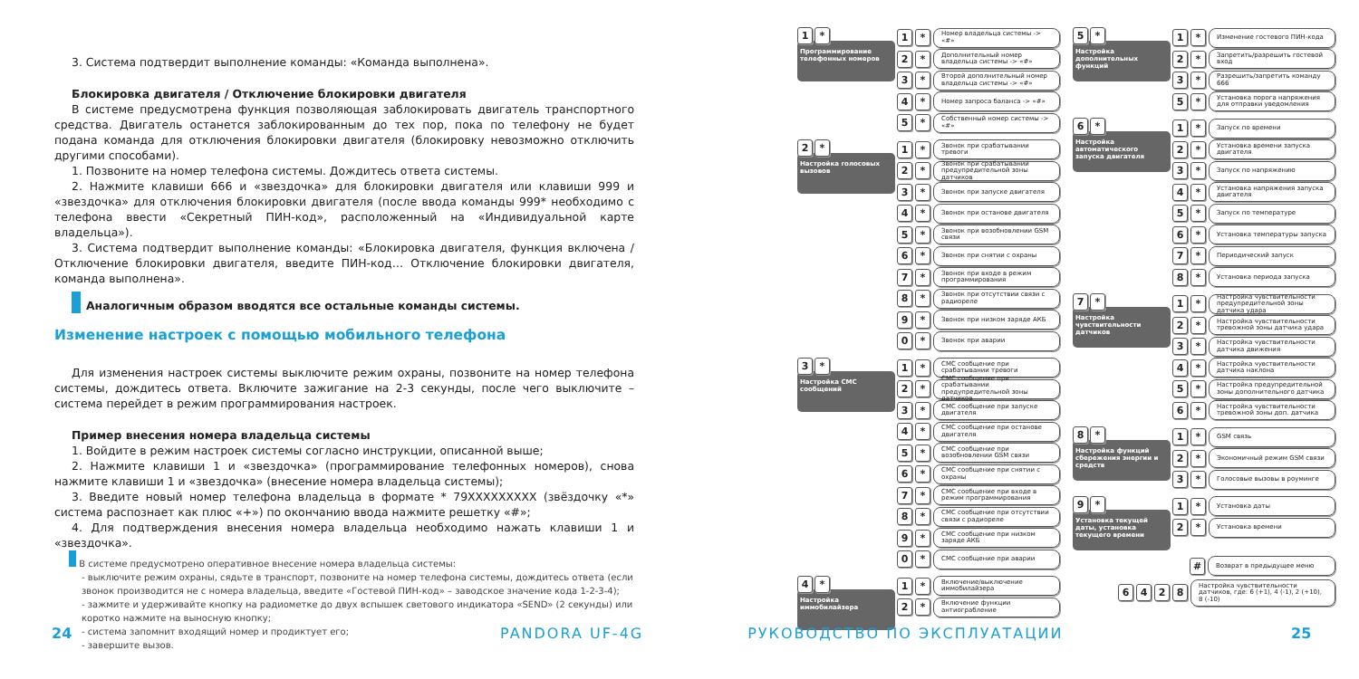3. Система подтвердит выполнение команды: «Команда выполнена».
Блокировка двигателя / Отключение блокировки двигателя
В системе предусмотрена функция позволяющая заблокировать двигатель транспортного средства. Двигатель останется заблокированным до тех пор, пока по телефону не будет подана команда для отключения блокировки двигателя (блокировку невозможно отключить другими способами).
1. Позвоните на номер телефона системы. Дождитесь ответа системы.
2. Нажмите клавиши 666 и «звездочка» для блокировки двигателя или клавиши 999 и «звездочка» для отключения блокировки двигателя (после ввода команды 999* необходимо с телефона ввести «Секретный ПИН-код», расположенный на «Индивидуальной карте владельца»).
3. Система подтвердит выполнение команды: «Блокировка двигателя, функция включена / Отключение блокировки двигателя, введите ПИН-код… Отключение блокировки двигателя, команда выполнена».
Аналогичным образом вводятся все остальные команды системы.
Изменение настроек с помощью мобильного телефона
Для изменения настроек системы выключите режим охраны, позвоните на номер телефона системы, дождитесь ответа. Включите зажигание на 2-3 секунды, после чего выключите – система перейдет в режим программирования настроек.
Пример внесения номера владельца системы
1. Войдите в режим настроек системы согласно инструкции, описанной выше;
2. Нажмите клавиши 1 и «звездочка» (программирование телефонных номеров), снова нажмите клавиши 1 и «звездочка» (внесение номера владельца системы);
3. Введите новый номер телефона владельца в формате * 79XXXXXXXXX (звёздочку «*» система распознает как плюс «+») по окончанию ввода нажмите решетку «#»;
4. Для подтверждения внесения номера владельца необходимо нажать клавиши 1 и «звездочка».
В системе предусмотрено оперативное внесение номера владельца системы:
- выключите режим охраны, сядьте в транспорт, позвоните на номер телефона системы, дождитесь ответа (если звонок производится не с номера владельца, введите «Гостевой ПИН-код» – заводское значение кода 1-2-3-4);
- зажмите и удерживайте кнопку на радиометке до двух вспышек светового индикатора «SEND» (2 секунды) или коротко нажмите на выносную кнопку;
- система запомнит входящий номер и продиктует его;
- завершите вызов.
1 *
Программирование телефонных номеров
1 * Номер владельца системы -> «#»
2 * Дополнительный номер владельца системы -> «#»
3 * Второй дополнительный номер владельца системы -> «#»
4 * Номер запроса баланса -> «#»
5 * Собственный номер системы -> «#»
2 *
Настройка голосовых вызовов
1 * Звонок при срабатывании тревоги
2 * Звонок при срабатывании предупредительной зоны датчиков
3 * Звонок при запуске двигателя
4 * Звонок при останове двигателя
5 * Звонок при возобновлении GSM связи
6 * Звонок при снятии с охраны
7 * Звонок при входе в режим программирования
8 * Звонок при отсутствии связи с радиореле
9 * Звонок при низком заряде АКБ
0 * Звонок при аварии
3 *
Настройка СМС сообщений
1 * СМС сообщение при срабатывании тревоги
2 * СМС сообщение при срабатывании предупредительной зоны датчиков
3 * СМС сообщение при запуске двигателя
4 * СМС сообщение при останове двигателя
5 * СМС сообщение при возобновлении GSM связи
6 * СМС сообщение при снятии с охраны
7 * СМС сообщение при входе в режим программирования
8 * СМС сообщение при отсутствии связи с радиореле
9 * СМС сообщение при низком заряде АКБ
0 * СМС сообщение при аварии
4 *
Настройка иммобилайзера
1 * Включение/выключение иммобилайзера
2 * Включение функции антиограбление
5 *
Настройка дополнительных функций
1 * Изменение гостевого ПИН-кода
2 * Запретить/разрешить гостевой вход
3 * Разрешить/запретить команду 666
5 * Установка порога напряжения для отправки уведомления
6 *
Настройка автоматического запуска двигателя
1 * Запуск по времени
2 * Установка времени запуска двигателя
3 * Запуск по напряжению
4 * Установка напряжения запуска двигателя
5 * Запуск по температуре
6 * Установка температуры запуска
7 * Периодический запуск
8 * Установка периода запуска
7 *
Настройка чувствительности датчиков
1 * Настройка чувствительности предупредительной зоны датчика удара
2 * Настройка чувствительности тревожной зоны датчика удара
3 * Настройка чувствительности датчика движения
4 * Настройка чувствительности датчика наклона
5 * Настройка предупредительной зоны дополнительного датчика
6 * Настройка чувствительности тревожной зоны доп. датчика
8 *
Настройка функций сбережения энергии и средств
1 * GSM связь
2 * Экономичный режим GSM связи
3 * Голосовые вызовы в роуминге
9 *
Установка текущей даты, установка текущего времени
1 * Установка даты
2 * Установка времени
# Возврат в предыдущее меню
6 4 2 8 Настройка чувствительности датчиков, где: 6 (+1), 4 (-1), 2 (+10), 8 (-10)
24 25
PANDORA UF-4G РУКОВОДСТВО ПО ЭКСПЛУАТАЦИИ